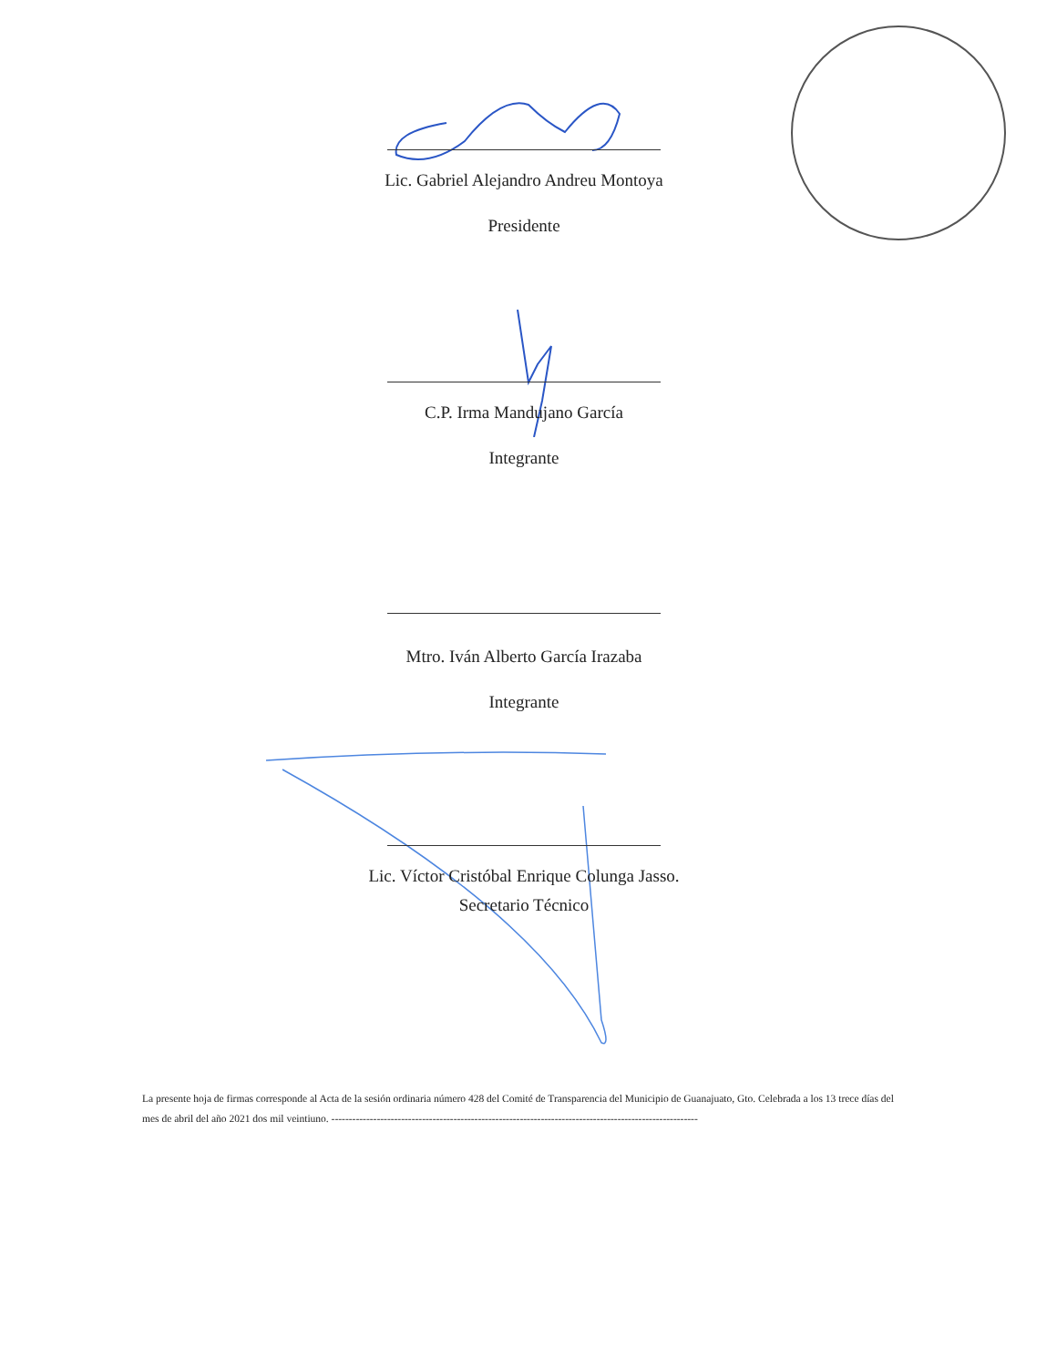Lic. Gabriel Alejandro Andreu Montoya
Presidente
C.P. Irma Mandujano García
Integrante
Mtro. Iván Alberto García Irazaba
Integrante
Lic. Víctor Cristóbal Enrique Colunga Jasso.
Secretario Técnico
La presente hoja de firmas corresponde al Acta de la sesión ordinaria número 428 del Comité de Transparencia del Municipio de Guanajuato, Gto. Celebrada a los 13 trece días del mes de abril del año 2021 dos mil veintiuno. ---------------------------------------------------------------------------------------------------------